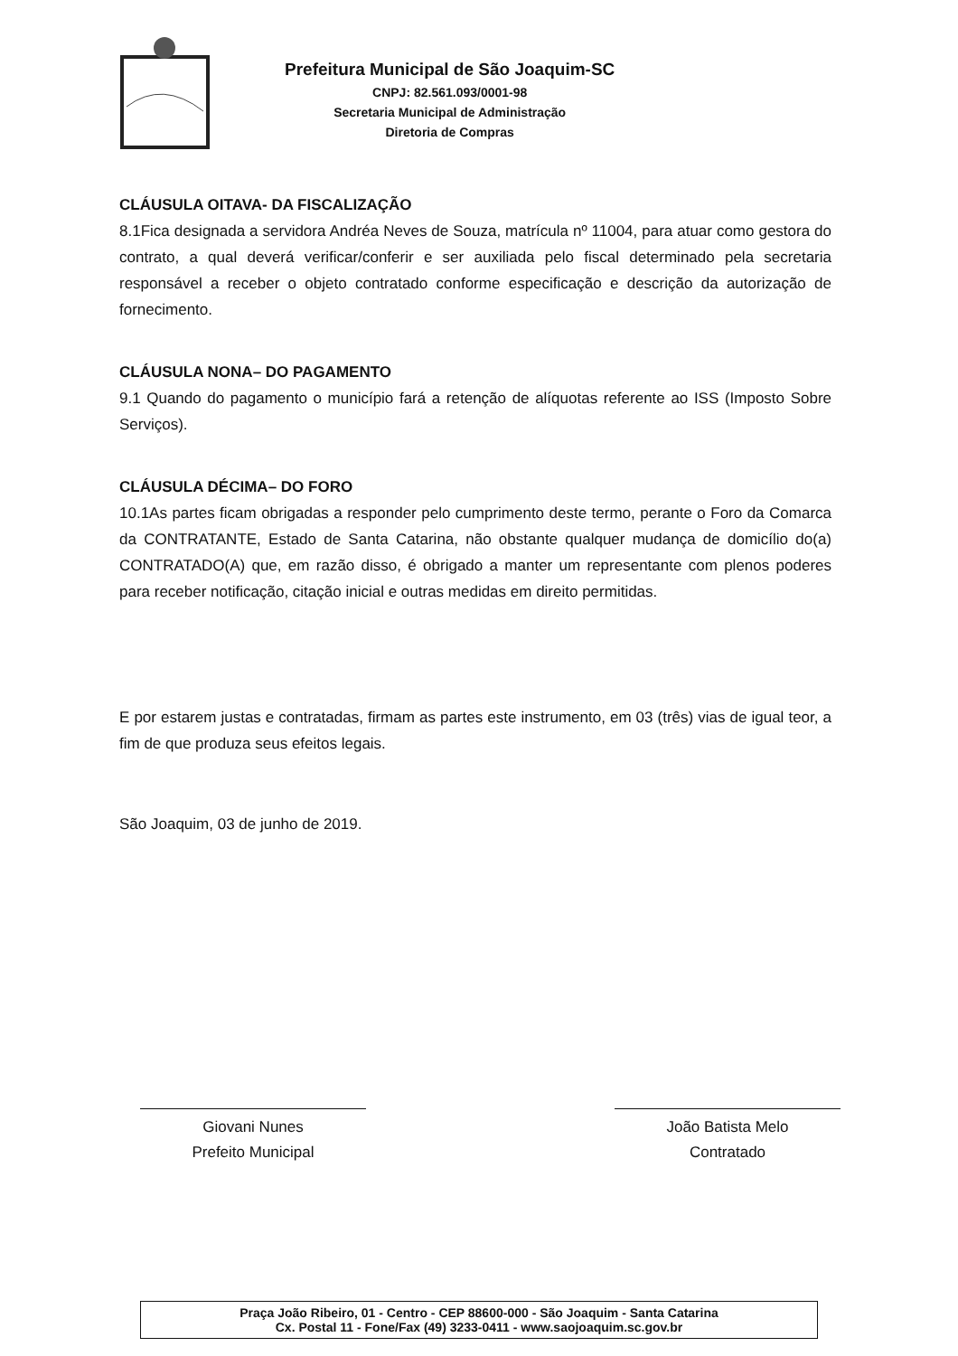Prefeitura Municipal de São Joaquim-SC
CNPJ: 82.561.093/0001-98
Secretaria Municipal de Administração
Diretoria de Compras
CLÁUSULA OITAVA- DA FISCALIZAÇÃO
8.1Fica designada a servidora Andréa Neves de Souza, matrícula nº 11004, para atuar como gestora do contrato, a qual deverá verificar/conferir e ser auxiliada pelo fiscal determinado pela secretaria responsável a receber o objeto contratado conforme especificação e descrição da autorização de fornecimento.
CLÁUSULA NONA– DO PAGAMENTO
9.1 Quando do pagamento o município fará a retenção de alíquotas referente ao ISS (Imposto Sobre Serviços).
CLÁUSULA DÉCIMA– DO FORO
10.1As partes ficam obrigadas a responder pelo cumprimento deste termo, perante o Foro da Comarca da CONTRATANTE, Estado de Santa Catarina, não obstante qualquer mudança de domicílio do(a) CONTRATADO(A) que, em razão disso, é obrigado a manter um representante com plenos poderes para receber notificação, citação inicial e outras medidas em direito permitidas.
E por estarem justas e contratadas, firmam as partes este instrumento, em 03 (três) vias de igual teor, a fim de que produza seus efeitos legais.
São Joaquim, 03 de junho de 2019.
Giovani Nunes
Prefeito Municipal
João Batista Melo
Contratado
Praça João Ribeiro, 01 - Centro - CEP 88600-000 - São Joaquim - Santa Catarina
Cx. Postal 11 - Fone/Fax (49) 3233-0411 - www.saojoaquim.sc.gov.br